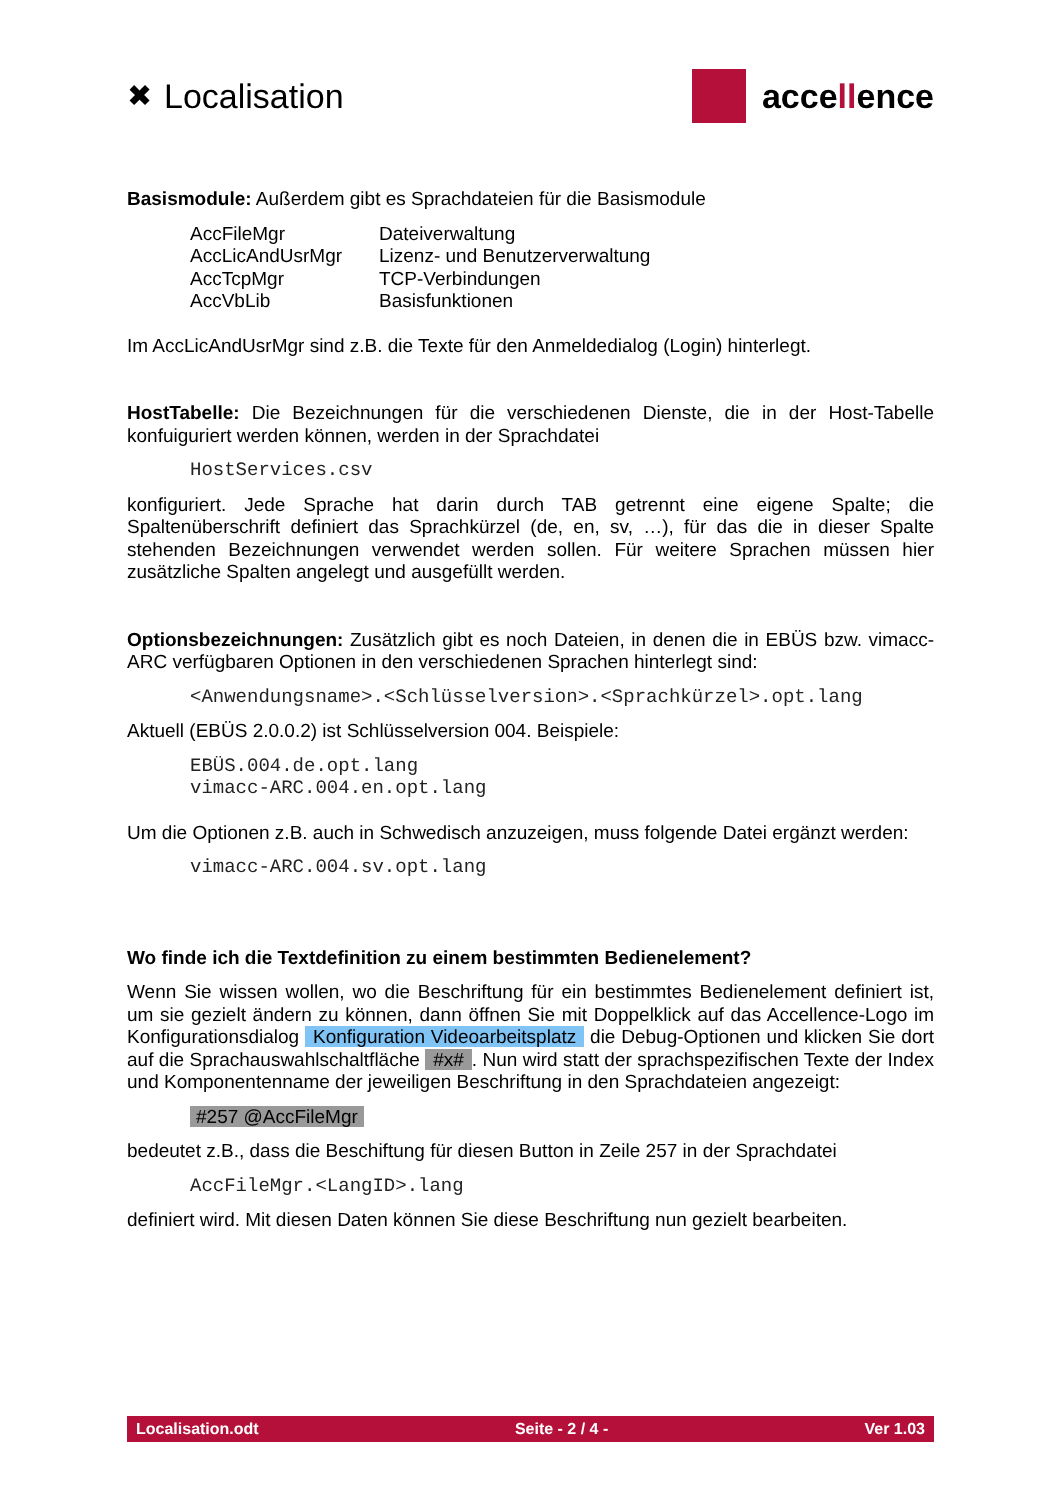✖ Localisation acce ll ence
Basismodule: Außerdem gibt es Sprachdateien für die Basismodule
| AccFileMgr | Dateiverwaltung |
| AccLicAndUsrMgr | Lizenz- und Benutzerverwaltung |
| AccTcpMgr | TCP-Verbindungen |
| AccVbLib | Basisfunktionen |
Im AccLicAndUsrMgr sind z.B. die Texte für den Anmeldedialog (Login) hinterlegt.
HostTabelle: Die Bezeichnungen für die verschiedenen Dienste, die in der Host-Tabelle konfuiguriert werden können, werden in der Sprachdatei
HostServices.csv
konfiguriert. Jede Sprache hat darin durch TAB getrennt eine eigene Spalte; die Spaltenüberschrift definiert das Sprachkürzel (de, en, sv, …), für das die in dieser Spalte stehenden Bezeichnungen verwendet werden sollen. Für weitere Sprachen müssen hier zusätzliche Spalten angelegt und ausgefüllt werden.
Optionsbezeichnungen: Zusätzlich gibt es noch Dateien, in denen die in EBÜS bzw. vimacc-ARC verfügbaren Optionen in den verschiedenen Sprachen hinterlegt sind:
<Anwendungsname>.<Schlüsselversion>.<Sprachkürzel>.opt.lang
Aktuell (EBÜS 2.0.0.2) ist Schlüsselversion 004. Beispiele:
EBÜS.004.de.opt.lang
vimacc-ARC.004.en.opt.lang
Um die Optionen z.B. auch in Schwedisch anzuzeigen, muss folgende Datei ergänzt werden:
vimacc-ARC.004.sv.opt.lang
Wo finde ich die Textdefinition zu einem bestimmten Bedienelement?
Wenn Sie wissen wollen, wo die Beschriftung für ein bestimmtes Bedienelement definiert ist, um sie gezielt ändern zu können, dann öffnen Sie mit Doppelklick auf das Accellence-Logo im Konfigurationsdialog Konfiguration Videoarbeitsplatz die Debug-Optionen und klicken Sie dort auf die Sprachauswahlschaltfläche #x#. Nun wird statt der sprachspezifischen Texte der Index und Komponentenname der jeweiligen Beschriftung in den Sprachdateien angezeigt:
#257 @AccFileMgr
bedeutet z.B., dass die Beschiftung für diesen Button in Zeile 257 in der Sprachdatei
AccFileMgr.<LangID>.lang
definiert wird. Mit diesen Daten können Sie diese Beschriftung nun gezielt bearbeiten.
Localisation.odt Seite - 2 / 4 - Ver 1.03